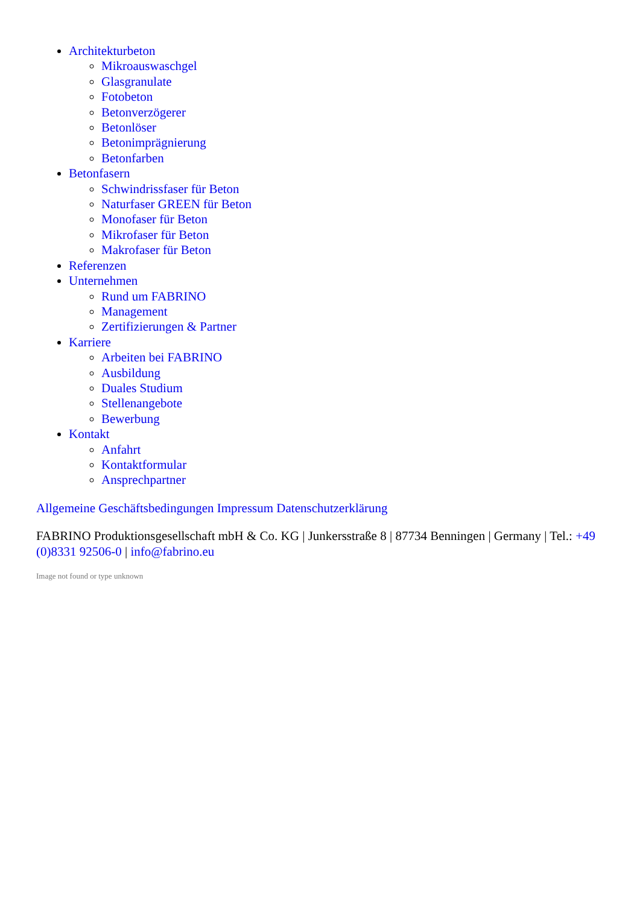Architekturbeton
Mikroauswaschgel
Glasgranulate
Fotobeton
Betonverzögerer
Betonlöser
Betonimprägnierung
Betonfarben
Betonfasern
Schwindrissfaser für Beton
Naturfaser GREEN für Beton
Monofaser für Beton
Mikrofaser für Beton
Makrofaser für Beton
Referenzen
Unternehmen
Rund um FABRINO
Management
Zertifizierungen & Partner
Karriere
Arbeiten bei FABRINO
Ausbildung
Duales Studium
Stellenangebote
Bewerbung
Kontakt
Anfahrt
Kontaktformular
Ansprechpartner
Allgemeine Geschäftsbedingungen Impressum Datenschutzerklärung
FABRINO Produktionsgesellschaft mbH & Co. KG | Junkersstraße 8 | 87734 Benningen | Germany | Tel.: +49 (0)8331 92506-0 | info@fabrino.eu
Image not found or type unknown